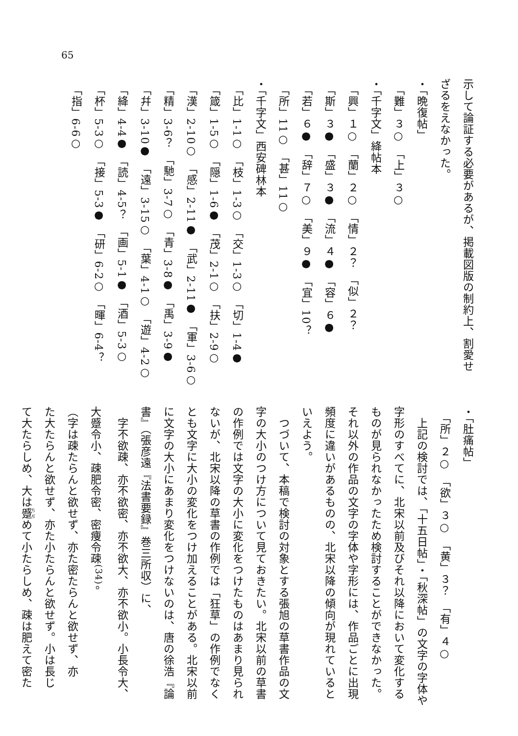65
示して論証する必要があるが、掲載図版の制約上、割愛せ
ざるをえなかった。
・「晩復帖」
　「難」３○　「上」３○
・「千字文」絳帖本
　「興」１○　「蘭」２○　「情」２？　「似」２？
　「斯」３●　「盛」３●　「流」４●　「容」６●
　「若」６●　「辞」７○　「美」９●　「宜」10？
　「所」11○　「甚」11○
・「千字文」西安碑林本
　「比」1-1○　「枝」1-3○　「交」1-3○　「切」1-4●
　「箴」1-5○　「隠」1-6●　「茂」2-1○　「扶」2-9○
　「漢」2-10○　「感」2-11●　「武」2-11●　「軍」3-6○
　「精」3-6？　「馳」3-7○　「青」3-8●　「禹」3-9●
　「幷」3-10●　「遠」3-15○　「葉」4-1○　「遊」4-2○
　「絳」4-4●　「読」4-5？　「画」5-1●　「酒」5-3○
　「杯」5-3○　「接」5-3●　「研」6-2○　「暉」6-4？
　「指」6-6○
・「肚痛帖」
　「所」２○　「欲」３○　「黄」３？　「有」４○
　上記の検討では、「十五日帖」・「秋深帖」の文字の字体や
字形のすべてに、北宋以前及びそれ以降において変化する
ものが見られなかったため検討することができなかった。
それ以外の作品の文字の字体や字形には、作品ごとに出現
頻度に違いがあるものの、北宋以降の傾向が現れていると
いえよう。
　つづいて、本稿で検討の対象とする張旭の草書作品の文
字の大小のつけ方について見ておきたい。北宋以前の草書
の作例では文字の大小に変化をつけたものはあまり見られ
ないが、北宋以降の草書の作例では「狂草」の作例でなく
とも文字に大小の変化をつけ加えることがある。北宋以前
に文字の大小にあまり変化をつけないのは、唐の徐浩『論
書』（張彦遠『法書要録』巻三所収）に、
　字不欲疎、亦不欲密、亦不欲大、亦不欲小。小長令大、
大蹙令小、疎肥令密、密痩令疎<sup>(34)</sup>。
（字は疎たらんと欲せず、亦た密たらんと欲せず、亦
た大たらんと欲せず、亦た小たらんと欲せず。小は長じ
て大たらしめ、大は蹙めて小たらしめ、疎は肥えて密た